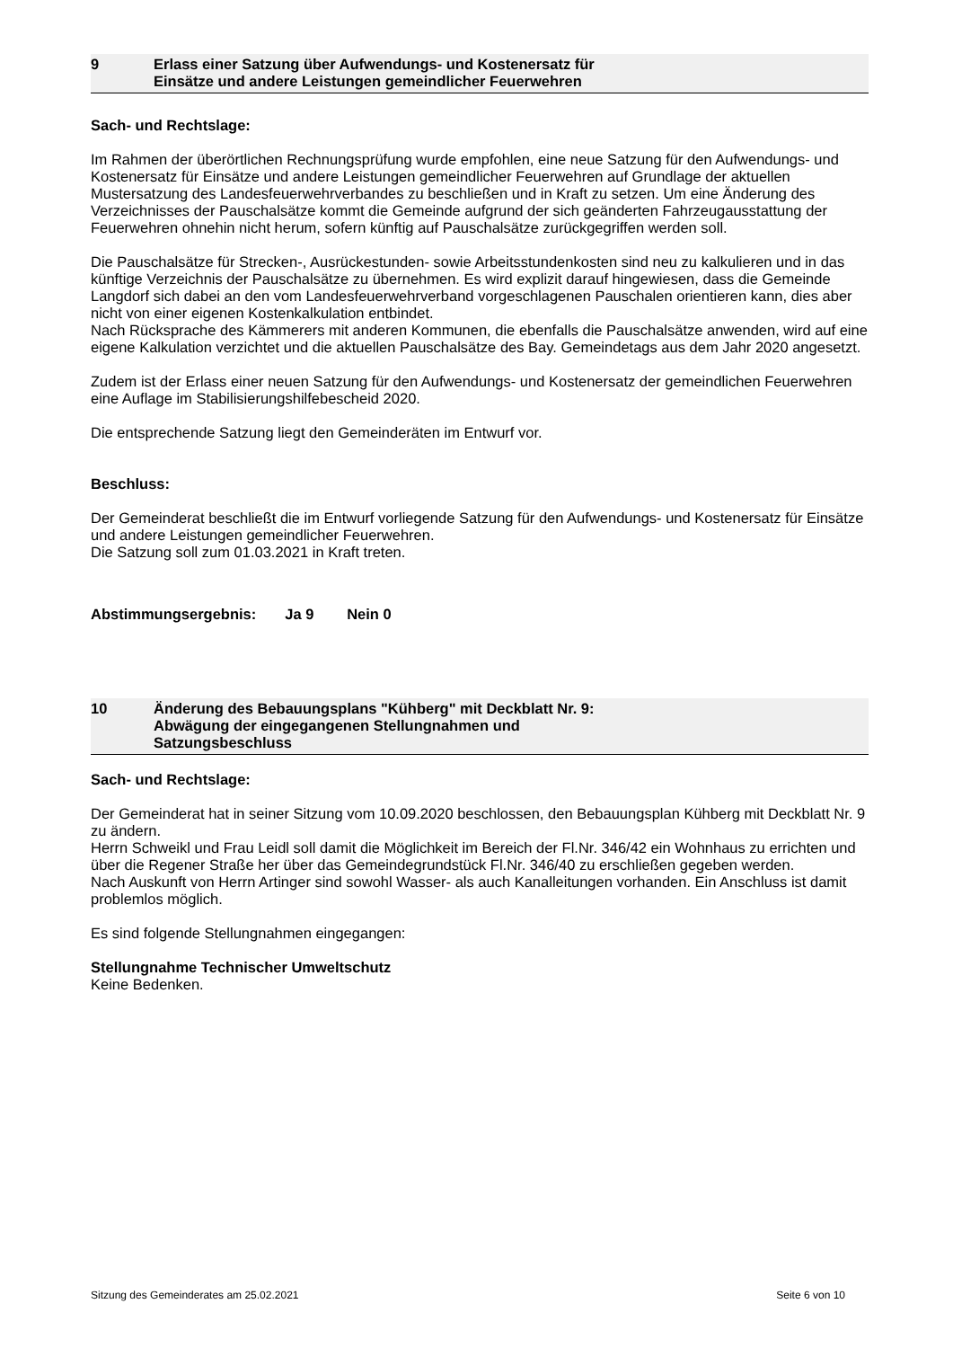9 Erlass einer Satzung über Aufwendungs- und Kostenersatz für
Einsätze und andere Leistungen gemeindlicher Feuerwehren
Sach- und Rechtslage:
Im Rahmen der überörtlichen Rechnungsprüfung wurde empfohlen, eine neue Satzung für den Aufwendungs- und Kostenersatz für Einsätze und andere Leistungen gemeindlicher Feuerwehren auf Grundlage der aktuellen Mustersatzung des Landesfeuerwehrverbandes zu beschließen und in Kraft zu setzen. Um eine Änderung des Verzeichnisses der Pauschalsätze kommt die Gemeinde aufgrund der sich geänderten Fahrzeugausstattung der Feuerwehren ohnehin nicht herum, sofern künftig auf Pauschalsätze zurückgegriffen werden soll.
Die Pauschalsätze für Strecken-, Ausrückestunden- sowie Arbeitsstundenkosten sind neu zu kalkulieren und in das künftige Verzeichnis der Pauschalsätze zu übernehmen. Es wird explizit darauf hingewiesen, dass die Gemeinde Langdorf sich dabei an den vom Landesfeuerwehrverband vorgeschlagenen Pauschalen orientieren kann, dies aber nicht von einer eigenen Kostenkalkulation entbindet.
Nach Rücksprache des Kämmerers mit anderen Kommunen, die ebenfalls die Pauschalsätze anwenden, wird auf eine eigene Kalkulation verzichtet und die aktuellen Pauschalsätze des Bay. Gemeindetags aus dem Jahr 2020 angesetzt.
Zudem ist der Erlass einer neuen Satzung für den Aufwendungs- und Kostenersatz der gemeindlichen Feuerwehren eine Auflage im Stabilisierungshilfebescheid 2020.
Die entsprechende Satzung liegt den Gemeinderäten im Entwurf vor.
Beschluss:
Der Gemeinderat beschließt die im Entwurf vorliegende Satzung für den Aufwendungs- und Kostenersatz für Einsätze und andere Leistungen gemeindlicher Feuerwehren.
Die Satzung soll zum 01.03.2021 in Kraft treten.
Abstimmungsergebnis: Ja 9 Nein 0
10 Änderung des Bebauungsplans "Kühberg" mit Deckblatt Nr. 9:
Abwägung der eingegangenen Stellungnahmen und
Satzungsbeschluss
Sach- und Rechtslage:
Der Gemeinderat hat in seiner Sitzung vom 10.09.2020 beschlossen, den Bebauungsplan Kühberg mit Deckblatt Nr. 9 zu ändern.
Herrn Schweikl und Frau Leidl soll damit die Möglichkeit im Bereich der Fl.Nr. 346/42 ein Wohnhaus zu errichten und über die Regener Straße her über das Gemeindegrundstück Fl.Nr. 346/40 zu erschließen gegeben werden.
Nach Auskunft von Herrn Artinger sind sowohl Wasser- als auch Kanalleitungen vorhanden. Ein Anschluss ist damit problemlos möglich.
Es sind folgende Stellungnahmen eingegangen:
Stellungnahme Technischer Umweltschutz
Keine Bedenken.
Sitzung des Gemeinderates am 25.02.2021 Seite 6 von 10